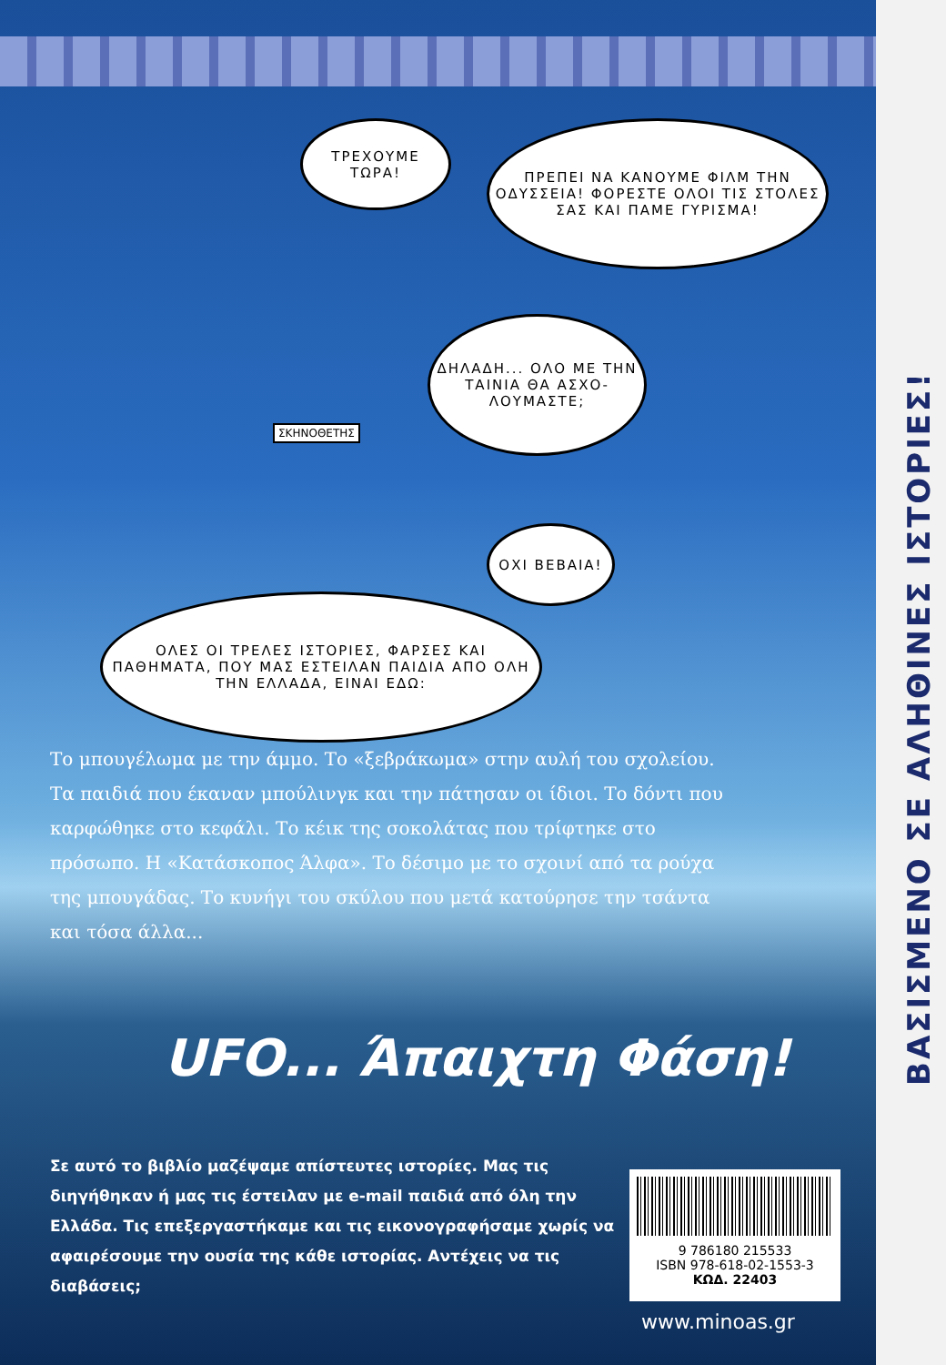ΤΡΕΧΟΥΜΕ ΤΩΡΑ!
ΠΡΕΠΕΙ ΝΑ ΚΑΝΟΥΜΕ ΦΙΛΜ ΤΗΝ ΟΔΥΣΣΕΙΑ! ΦΟΡΕΣΤΕ ΟΛΟΙ ΤΙΣ ΣΤΟΛΕΣ ΣΑΣ ΚΑΙ ΠΑΜΕ ΓΥΡΙΣΜΑ!
ΔΗΛΑΔΗ... ΟΛΟ ΜΕ ΤΗΝ ΤΑΙΝΙΑ ΘΑ ΑΣΧΟ-ΛΟΥΜΑΣΤΕ;
ΣΚΗΝΟΘΕΤΗΣ
ΟΧΙ ΒΕΒΑΙΑ!
ΟΛΕΣ ΟΙ ΤΡΕΛΕΣ ΙΣΤΟΡΙΕΣ, ΦΑΡΣΕΣ ΚΑΙ ΠΑΘΗΜΑΤΑ, ΠΟΥ ΜΑΣ ΕΣΤΕΙΛΑΝ ΠΑΙΔΙΑ ΑΠΟ ΟΛΗ ΤΗΝ ΕΛΛΑΔΑ, ΕΙΝΑΙ ΕΔΩ:
Το μπουγέλωμα με την άμμο. Το «ξεβράκωμα» στην αυλή του σχολείου. Τα παιδιά που έκαναν μπούλινγκ και την πάτησαν οι ίδιοι. Το δόντι που καρφώθηκε στο κεφάλι. Το κέικ της σοκολάτας που τρίφτηκε στο πρόσωπο. Η «Κατάσκοπος Άλφα». Το δέσιμο με το σχοινί από τα ρούχα της μπουγάδας. Το κυνήγι του σκύλου που μετά κατούρησε την τσάντα και τόσα άλλα...
UFO... Άπαιχτη Φάση!
Σε αυτό το βιβλίο μαζέψαμε απίστευτες ιστορίες. Μας τις διηγήθηκαν ή μας τις έστειλαν με e-mail παιδιά από όλη την Ελλάδα. Τις επεξεργαστήκαμε και τις εικονογραφήσαμε χωρίς να αφαιρέσουμε την ουσία της κάθε ιστορίας. Αντέχεις να τις διαβάσεις;
9 786180 215533
ISBN 978-618-02-1553-3
ΚΩΔ. 22403
www.minoas.gr
ΒΑΣΙΣΜΕΝΟ ΣΕ ΑΛΗΘΙΝΕΣ ΙΣΤΟΡΙΕΣ!